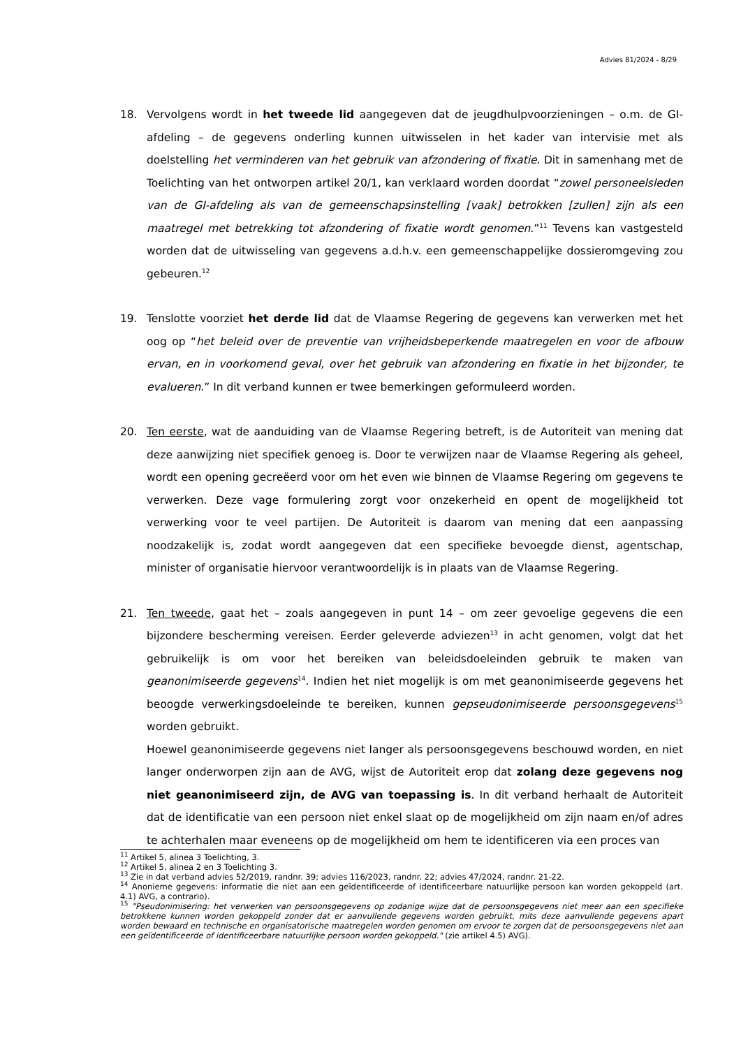Advies 81/2024 - 8/29
18. Vervolgens wordt in het tweede lid aangegeven dat de jeugdhulpvoorzieningen – o.m. de GI-afdeling – de gegevens onderling kunnen uitwisselen in het kader van intervisie met als doelstelling het verminderen van het gebruik van afzondering of fixatie. Dit in samenhang met de Toelichting van het ontworpen artikel 20/1, kan verklaard worden doordat “zowel personeelsleden van de GI-afdeling als van de gemeenschapsinstelling [vaak] betrokken [zullen] zijn als een maatregel met betrekking tot afzondering of fixatie wordt genomen.”<sup>11</sup> Tevens kan vastgesteld worden dat de uitwisseling van gegevens a.d.h.v. een gemeenschappelijke dossieromgeving zou gebeuren.<sup>12</sup>
19. Tenslotte voorziet het derde lid dat de Vlaamse Regering de gegevens kan verwerken met het oog op “het beleid over de preventie van vrijheidsbeperkende maatregelen en voor de afbouw ervan, en in voorkomend geval, over het gebruik van afzondering en fixatie in het bijzonder, te evalueren.” In dit verband kunnen er twee bemerkingen geformuleerd worden.
20. Ten eerste, wat de aanduiding van de Vlaamse Regering betreft, is de Autoriteit van mening dat deze aanwijzing niet specifiek genoeg is. Door te verwijzen naar de Vlaamse Regering als geheel, wordt een opening gecreëerd voor om het even wie binnen de Vlaamse Regering om gegevens te verwerken. Deze vage formulering zorgt voor onzekerheid en opent de mogelijkheid tot verwerking voor te veel partijen. De Autoriteit is daarom van mening dat een aanpassing noodzakelijk is, zodat wordt aangegeven dat een specifieke bevoegde dienst, agentschap, minister of organisatie hiervoor verantwoordelijk is in plaats van de Vlaamse Regering.
21. Ten tweede, gaat het – zoals aangegeven in punt 14 – om zeer gevoelige gegevens die een bijzondere bescherming vereisen. Eerder geleverde adviezen<sup>13</sup> in acht genomen, volgt dat het gebruikelijk is om voor het bereiken van beleidsdoeleinden gebruik te maken van geanonimiseerde gegevens<sup>14</sup>. Indien het niet mogelijk is om met geanonimiseerde gegevens het beoogde verwerkingsdoeleinde te bereiken, kunnen gepseudonimiseerde persoonsgegevens<sup>15</sup> worden gebruikt.
Hoewel geanonimiseerde gegevens niet langer als persoonsgegevens beschouwd worden, en niet langer onderworpen zijn aan de AVG, wijst de Autoriteit erop dat zolang deze gegevens nog niet geanonimiseerd zijn, de AVG van toepassing is. In dit verband herhaalt de Autoriteit dat de identificatie van een persoon niet enkel slaat op de mogelijkheid om zijn naam en/of adres te achterhalen maar eveneens op de mogelijkheid om hem te identificeren via een proces van
<sup>11</sup> Artikel 5, alinea 3 Toelichting, 3.
<sup>12</sup> Artikel 5, alinea 2 en 3 Toelichting 3.
<sup>13</sup> Zie in dat verband advies 52/2019, randnr. 39; advies 116/2023, randnr. 22; advies 47/2024, randnr. 21-22.
<sup>14</sup> Anonieme gegevens: informatie die niet aan een geïdentificeerde of identificeerbare natuurlijke persoon kan worden gekoppeld (art. 4.1) AVG, a contrario).
<sup>15</sup> "Pseudonimisering: het verwerken van persoonsgegevens op zodanige wijze dat de persoonsgegevens niet meer aan een specifieke betrokkene kunnen worden gekoppeld zonder dat er aanvullende gegevens worden gebruikt, mits deze aanvullende gegevens apart worden bewaard en technische en organisatorische maatregelen worden genomen om ervoor te zorgen dat de persoonsgegevens niet aan een geïdentificeerde of identificeerbare natuurlijke persoon worden gekoppeld." (zie artikel 4.5) AVG).